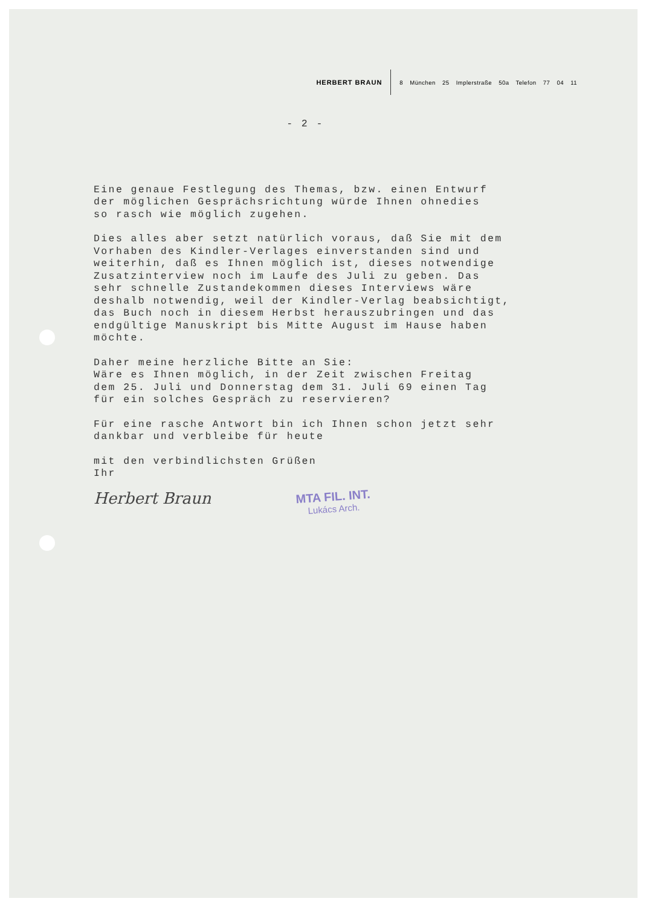HERBERT BRAUN
8 München 25 Implerstraße 50a Telefon 77 04 11
- 2 -
Eine genaue Festlegung des Themas, bzw. einen Entwurf der möglichen Gesprächsrichtung würde Ihnen ohnedies so rasch wie möglich zugehen.
Dies alles aber setzt natürlich voraus, daß Sie mit dem Vorhaben des Kindler-Verlages einverstanden sind und weiterhin, daß es Ihnen möglich ist, dieses notwendige Zusatzinterview noch im Laufe des Juli zu geben. Das sehr schnelle Zustandekommen dieses Interviews wäre deshalb notwendig, weil der Kindler-Verlag beabsichtigt, das Buch noch in diesem Herbst herauszubringen und das endgültige Manuskript bis Mitte August im Hause haben möchte.
Daher meine herzliche Bitte an Sie: Wäre es Ihnen möglich, in der Zeit zwischen Freitag dem 25. Juli und Donnerstag dem 31. Juli 69 einen Tag für ein solches Gespräch zu reservieren?
Für eine rasche Antwort bin ich Ihnen schon jetzt sehr dankbar und verbleibe für heute
mit den verbindlichsten Grüßen Ihr
Herbert Braun
MTA FIL. INT.
Lukács Arch.